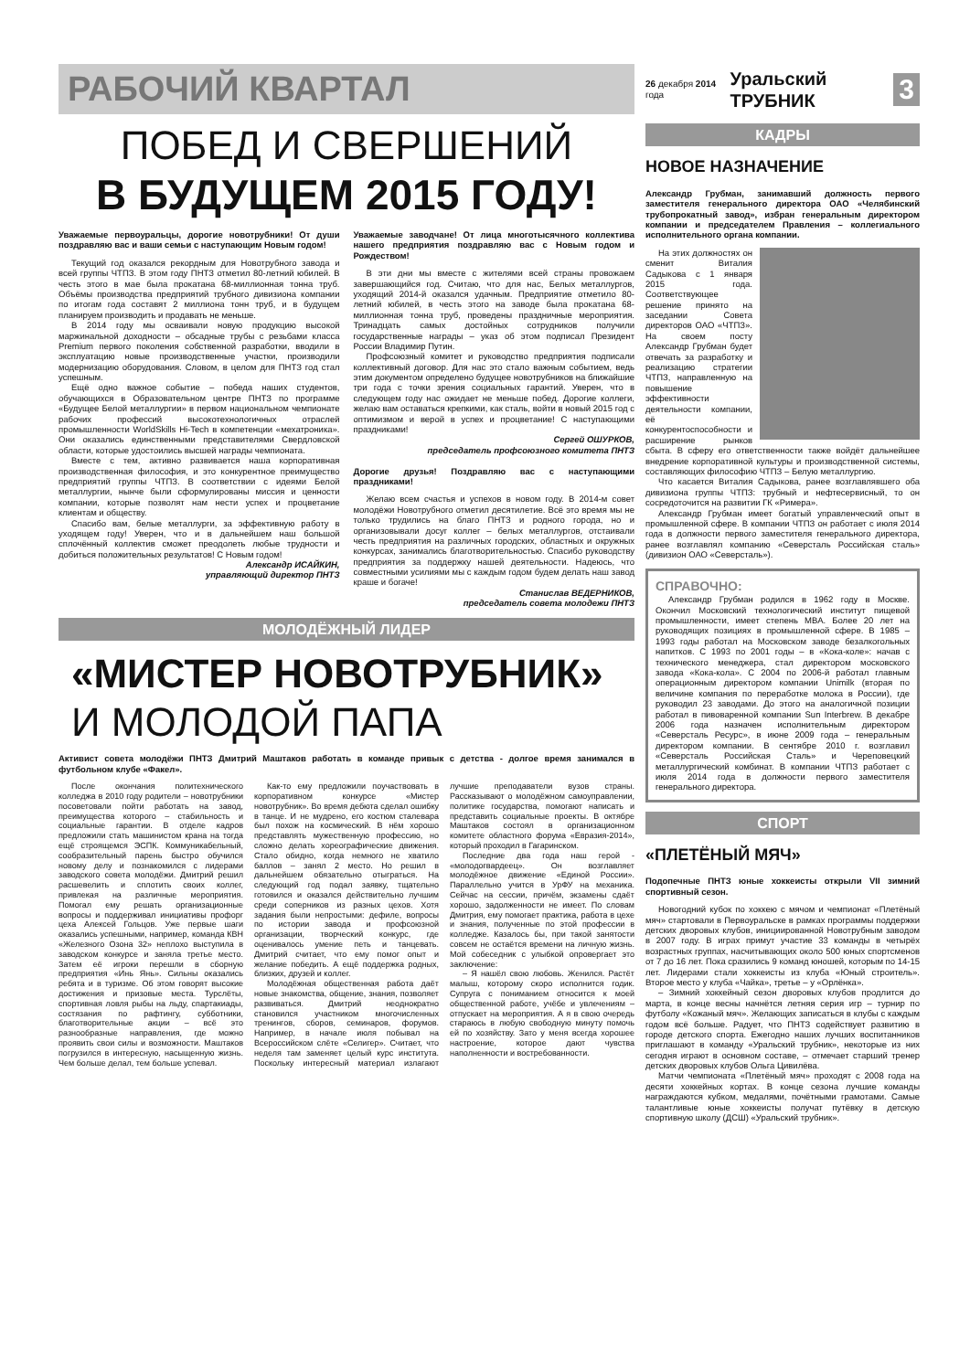РАБОЧИЙ КВАРТАЛ
ПОБЕД И СВЕРШЕНИЙ
В БУДУЩЕМ 2015 ГОДУ!
Уважаемые первоуральцы, дорогие новотрубники! От души поздравляю вас и ваши семьи с наступающим Новым годом!
Текущий год оказался рекордным для Новотрубного завода и всей группы ЧТПЗ. В этом году ПНТЗ отметил 80-летний юбилей. В честь этого в мае была прокатана 68-миллионная тонна труб. Объёмы производства предприятий трубного дивизиона компании по итогам года составят 2 миллиона тонн труб, и в будущем планируем производить и продавать не меньше.
В 2014 году мы осваивали новую продукцию высокой маржинальной доходности – обсадные трубы с резьбами класса Premium первого поколения собственной разработки, вводили в эксплуатацию новые производственные участки, производили модернизацию оборудования. Словом, в целом для ПНТЗ год стал успешным.
Ещё одно важное событие – победа наших студентов, обучающихся в Образовательном центре ПНТЗ по программе «Будущее Белой металлургии» в первом национальном чемпионате рабочих профессий высокотехнологичных отраслей промышленности WorldSkills Hi-Tech в компетенции «мехатроника». Они оказались единственными представителями Свердловской области, которые удостоились высшей награды чемпионата.
Вместе с тем, активно развивается наша корпоративная производственная философия, и это конкурентное преимущество предприятий группы ЧТПЗ. В соответствии с идеями Белой металлургии, нынче были сформулированы миссия и ценности компании, которые позволят нам нести успех и процветание клиентам и обществу.
Спасибо вам, белые металлурги, за эффективную работу в уходящем году! Уверен, что и в дальнейшем наш большой сплочённый коллектив сможет преодолеть любые трудности и добиться положительных результатов! С Новым годом!
Александр ИСАЙКИН,
управляющий директор ПНТЗ
Уважаемые заводчане! От лица многотысячного коллектива нашего предприятия поздравляю вас с Новым годом и Рождеством!
В эти дни мы вместе с жителями всей страны провожаем завершающийся год. Считаю, что для нас, Белых металлургов, уходящий 2014-й оказался удачным. Предприятие отметило 80-летний юбилей, в честь этого на заводе была прокатана 68-миллионная тонна труб, проведены праздничные мероприятия. Тринадцать самых достойных сотрудников получили государственные награды – указ об этом подписал Президент России Владимир Путин.
Профсоюзный комитет и руководство предприятия подписали коллективный договор. Для нас это стало важным событием, ведь этим документом определено будущее новотрубников на ближайшие три года с точки зрения социальных гарантий. Уверен, что в следующем году нас ожидает не меньше побед. Дорогие коллеги, желаю вам оставаться крепкими, как сталь, войти в новый 2015 год с оптимизмом и верой в успех и процветание! С наступающими праздниками!
Сергей ОШУРКОВ,
председатель профсоюзного комитета ПНТЗ
Дорогие друзья! Поздравляю вас с наступающими праздниками!
Желаю всем счастья и успехов в новом году. В 2014-м совет молодёжи Новотрубного отметил десятилетие. Всё это время мы не только трудились на благо ПНТЗ и родного города, но и организовывали досуг коллег – белых металлургов, отстаивали честь предприятия на различных городских, областных и окружных конкурсах, занимались благотворительностью. Спасибо руководству предприятия за поддержку нашей деятельности. Надеюсь, что совместными усилиями мы с каждым годом будем делать наш завод краше и богаче!
Станислав ВЕДЕРНИКОВ,
председатель совета молодежи ПНТЗ
МОЛОДЁЖНЫЙ ЛИДЕР
«МИСТЕР НОВОТРУБНИК»
И МОЛОДОЙ ПАПА
Активист совета молодёжи ПНТЗ Дмитрий Маштаков работать в команде привык с детства - долгое время занимался в футбольном клубе «Факел».
После окончания политехнического колледжа в 2010 году родители – новотрубники посоветовали пойти работать на завод, преимущества которого – стабильность и социальные гарантии. В отделе кадров предложили стать машинистом крана на тогда ещё строящемся ЭСПК. Коммуникабельный, сообразительный парень быстро обучился новому делу и познакомился с лидерами заводского совета молодёжи. Дмитрий решил расшевелить и сплотить своих коллег, привлекая на различные мероприятия. Помогал ему решать организационные вопросы и поддерживал инициативы профорг цеха Алексей Гольцов. Уже первые шаги оказались успешными, например, команда КВН «Железного Озона 32» неплохо выступила в заводском конкурсе и заняла третье место. Затем её игроки перешли в сборную предприятия «Инь Янь». Сильны оказались ребята и в туризме. Об этом говорят высокие достижения и призовые места. Турслёты, спортивная ловля рыбы на льду, спартакиады, состязания по рафтингу, субботники, благотворительные акции – всё это разнообразные направления, где можно проявить свои силы и возможности. Маштаков погрузился в интересную, насыщенную жизнь. Чем больше делал, тем больше успевал.
Как-то ему предложили поучаствовать в корпоративном конкурсе «Мистер новотрубник». Во время дебюта сделал ошибку в танце. И не мудрено, его костюм сталевара был похож на космический. В нём хорошо представлять мужественную профессию, но сложно делать хореографические движения. Стало обидно, когда немного не хватило баллов – занял 2 место. Но решил в дальнейшем обязательно отыграться. На следующий год подал заявку, тщательно готовился и оказался действительно лучшим среди соперников из разных цехов. Хотя задания были непростыми: дефиле, вопросы по истории завода и профсоюзной организации, творческий конкурс, где оценивалось умение петь и танцевать. Дмитрий считает, что ему помог опыт и желание победить. А ещё поддержка родных, близких, друзей и коллег.
Молодёжная общественная работа даёт новые знакомства, общение, знания, позволяет развиваться. Дмитрий неоднократно становился участником многочисленных тренингов, сборов, семинаров, форумов. Например, в начале июля побывал на Всероссийском слёте «Селигер». Считает, что неделя там заменяет целый курс института. Поскольку интересный материал излагают лучшие преподаватели вузов страны. Рассказывают о молодёжном самоуправлении, политике государства, помогают написать и представить социальные проекты. В октябре Маштаков состоял в организационном комитете областного форума «Евразия-2014», который проходил в Гагаринском.
Последние два года наш герой - «молодогвардеец». Он возглавляет молодёжное движение «Единой России». Параллельно учится в УрФУ на механика. Сейчас на сессии, причём, экзамены сдаёт хорошо, задолженности не имеет. По словам Дмитрия, ему помогает практика, работа в цехе и знания, полученные по этой профессии в колледже. Казалось бы, при такой занятости совсем не остаётся времени на личную жизнь. Мой собеседник с улыбкой опровергает это заключение:
– Я нашёл свою любовь. Женился. Растёт малыш, которому скоро исполнится годик. Супруга с пониманием относится к моей общественной работе, учёбе и увлечениям – отпускает на мероприятия. А я в свою очередь стараюсь в любую свободную минуту помочь ей по хозяйству. Зато у меня всегда хорошее настроение, которое дают чувства наполненности и востребованности.
26 декабря 2014 года Уральский ТРУБНИК 3
КАДРЫ
НОВОЕ НАЗНАЧЕНИЕ
Александр Грубман, занимавший должность первого заместителя генерального директора ОАО «Челябинский трубопрокатный завод», избран генеральным директором компании и председателем Правления – коллегиального исполнительного органа компании.
На этих должностях он сменит Виталия Садыкова с 1 января 2015 года. Соответствующее решение принято на заседании Совета директоров ОАО «ЧТПЗ». На своем посту Александр Грубман будет отвечать за разработку и реализацию стратегии ЧТПЗ, направленную на повышение эффективности деятельности компании, её конкурентоспособности и расширение рынков сбыта. В сферу его ответственности также войдёт дальнейшее внедрение корпоративной культуры и производственной системы, составляющих философию ЧТПЗ – Белую металлургию.
Что касается Виталия Садыкова, ранее возглавлявшего оба дивизиона группы ЧТПЗ: трубный и нефтесервисный, то он сосредоточится на развитии ГК «Римера».
Александр Грубман имеет богатый управленческий опыт в промышленной сфере. В компании ЧТПЗ он работает с июля 2014 года в должности первого заместителя генерального директора, ранее возглавлял компанию «Северсталь Российская сталь» (дивизион ОАО «Северсталь»).
СПРАВОЧНО:
Александр Грубман родился в 1962 году в Москве. Окончил Московский технологический институт пищевой промышленности, имеет степень MBA. Более 20 лет на руководящих позициях в промышленной сфере. В 1985 – 1993 годы работал на Московском заводе безалкогольных напитков. С 1993 по 2001 годы – в «Кока-коле»: начав с технического менеджера, стал директором московского завода «Кока-кола». С 2004 по 2006-й работал главным операционным директором компании Unimilk (вторая по величине компания по переработке молока в России), где руководил 23 заводами. До этого на аналогичной позиции работал в пивоваренной компании Sun Interbrew. В декабре 2006 года назначен исполнительным директором «Северсталь Ресурс», в июне 2009 года – генеральным директором компании. В сентябре 2010 г. возглавил «Северсталь Российская Сталь» и Череповецкий металлургический комбинат. В компании ЧТПЗ работает с июля 2014 года в должности первого заместителя генерального директора.
СПОРТ
«ПЛЕТЁНЫЙ МЯЧ»
Подопечные ПНТЗ юные хоккеисты открыли VII зимний спортивный сезон.
Новогодний кубок по хоккею с мячом и чемпионат «Плетёный мяч» стартовали в Первоуральске в рамках программы поддержки детских дворовых клубов, инициированной Новотрубным заводом в 2007 году. В играх примут участие 33 команды в четырёх возрастных группах, насчитывающих около 500 юных спортсменов от 7 до 16 лет. Пока сразились 9 команд юношей, которым по 14-15 лет. Лидерами стали хоккеисты из клуба «Юный строитель». Второе место у клуба «Чайка», третье – у «Орлёнка».
– Зимний хоккейный сезон дворовых клубов продлится до марта, в конце весны начнётся летняя серия игр – турнир по футболу «Кожаный мяч». Желающих записаться в клубы с каждым годом всё больше. Радует, что ПНТЗ содействует развитию в городе детского спорта. Ежегодно наших лучших воспитанников приглашают в команду «Уральский трубник», некоторые из них сегодня играют в основном составе, – отмечает старший тренер детских дворовых клубов Ольга Цивилёва.
Матчи чемпионата «Плетёный мяч» проходят с 2008 года на десяти хоккейных кортах. В конце сезона лучшие команды награждаются кубком, медалями, почётными грамотами. Самые талантливые юные хоккеисты получат путёвку в детскую спортивную школу (ДСШ) «Уральский трубник».